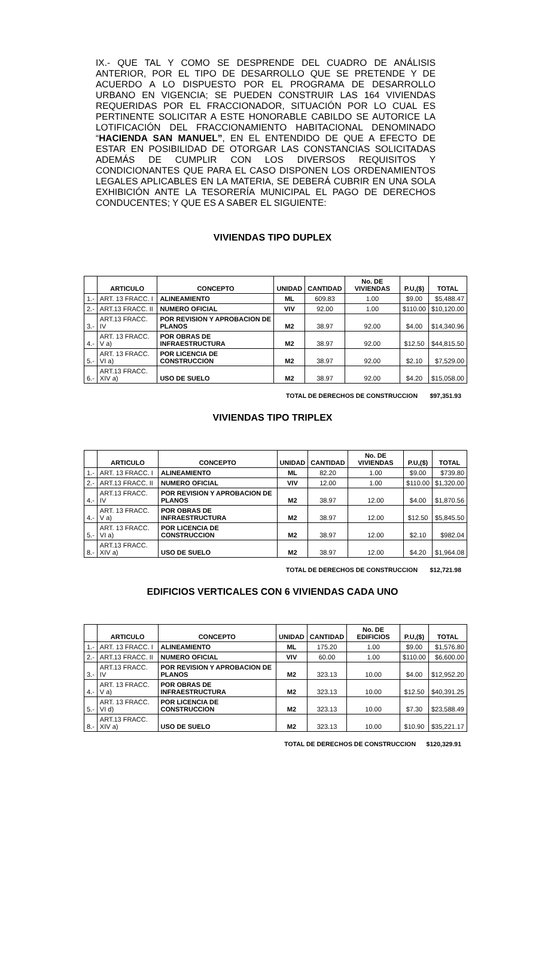IX.- QUE TAL Y COMO SE DESPRENDE DEL CUADRO DE ANÁLISIS ANTERIOR, POR EL TIPO DE DESARROLLO QUE SE PRETENDE Y DE ACUERDO A LO DISPUESTO POR EL PROGRAMA DE DESARROLLO URBANO EN VIGENCIA; SE PUEDEN CONSTRUIR LAS 164 VIVIENDAS REQUERIDAS POR EL FRACCIONADOR, SITUACIÓN POR LO CUAL ES PERTINENTE SOLICITAR A ESTE HONORABLE CABILDO SE AUTORICE LA LOTIFICACIÓN DEL FRACCIONAMIENTO HABITACIONAL DENOMINADO “HACIENDA SAN MANUEL”, EN EL ENTENDIDO DE QUE A EFECTO DE ESTAR EN POSIBILIDAD DE OTORGAR LAS CONSTANCIAS SOLICITADAS ADEMÁS DE CUMPLIR CON LOS DIVERSOS REQUISITOS Y CONDICIONANTES QUE PARA EL CASO DISPONEN LOS ORDENAMIENTOS LEGALES APLICABLES EN LA MATERIA, SE DEBERÁ CUBRIR EN UNA SOLA EXHIBICIÓN ANTE LA TESORERÍA MUNICIPAL EL PAGO DE DERECHOS CONDUCENTES; Y QUE ES A SABER EL SIGUIENTE:
VIVIENDAS TIPO DUPLEX
| | ARTICULO | CONCEPTO | UNIDAD | CANTIDAD | No. DE VIVIENDAS | P.U,($) | TOTAL |
| --- | --- | --- | --- | --- | --- | --- | --- |
| 1.- | ART. 13 FRACC. I | ALINEAMIENTO | ML | 609.83 | 1.00 | $9.00 | $5,488.47 |
| 2.- | ART.13 FRACC. II | NUMERO OFICIAL | VIV | 92.00 | 1.00 | $110.00 | $10,120.00 |
| 3.- | ART.13 FRACC. IV | POR REVISION Y APROBACION DE PLANOS | M2 | 38.97 | 92.00 | $4.00 | $14,340.96 |
| 4.- | ART. 13 FRACC. V a) | POR OBRAS DE INFRAESTRUCTURA | M2 | 38.97 | 92.00 | $12.50 | $44,815.50 |
| 5.- | ART. 13 FRACC. VI a) | POR LICENCIA DE CONSTRUCCION | M2 | 38.97 | 92.00 | $2.10 | $7,529.00 |
| 6.- | ART.13 FRACC. XIV a) | USO DE SUELO | M2 | 38.97 | 92.00 | $4.20 | $15,058.00 |
TOTAL DE DERECHOS DE CONSTRUCCION $97,351.93
VIVIENDAS TIPO TRIPLEX
| | ARTICULO | CONCEPTO | UNIDAD | CANTIDAD | No. DE VIVIENDAS | P.U,($) | TOTAL |
| --- | --- | --- | --- | --- | --- | --- | --- |
| 1.- | ART. 13 FRACC. I | ALINEAMIENTO | ML | 82.20 | 1.00 | $9.00 | $739.80 |
| 2.- | ART.13 FRACC. II | NUMERO OFICIAL | VIV | 12.00 | 1.00 | $110.00 | $1,320.00 |
| 4.- | ART.13 FRACC. IV | POR REVISION Y APROBACION DE PLANOS | M2 | 38.97 | 12.00 | $4.00 | $1,870.56 |
| 4.- | ART. 13 FRACC. V a) | POR OBRAS DE INFRAESTRUCTURA | M2 | 38.97 | 12.00 | $12.50 | $5,845.50 |
| 5.- | ART. 13 FRACC. VI a) | POR LICENCIA DE CONSTRUCCION | M2 | 38.97 | 12.00 | $2.10 | $982.04 |
| 8.- | ART.13 FRACC. XIV a) | USO DE SUELO | M2 | 38.97 | 12.00 | $4.20 | $1,964.08 |
TOTAL DE DERECHOS DE CONSTRUCCION $12,721.98
EDIFICIOS VERTICALES CON 6 VIVIENDAS CADA UNO
| | ARTICULO | CONCEPTO | UNIDAD | CANTIDAD | No. DE EDIFICIOS | P.U,($) | TOTAL |
| --- | --- | --- | --- | --- | --- | --- | --- |
| 1.- | ART. 13 FRACC. I | ALINEAMIENTO | ML | 175.20 | 1.00 | $9.00 | $1,576.80 |
| 2.- | ART.13 FRACC. II | NUMERO OFICIAL | VIV | 60.00 | 1.00 | $110.00 | $6,600.00 |
| 3.- | ART.13 FRACC. IV | POR REVISION Y APROBACION DE PLANOS | M2 | 323.13 | 10.00 | $4.00 | $12,952.20 |
| 4.- | ART. 13 FRACC. V a) | POR OBRAS DE INFRAESTRUCTURA | M2 | 323.13 | 10.00 | $12.50 | $40,391.25 |
| 5.- | ART. 13 FRACC. VI d) | POR LICENCIA DE CONSTRUCCION | M2 | 323.13 | 10.00 | $7.30 | $23,588.49 |
| 8.- | ART.13 FRACC. XIV a) | USO DE SUELO | M2 | 323.13 | 10.00 | $10.90 | $35,221.17 |
TOTAL DE DERECHOS DE CONSTRUCCION $120,329.91